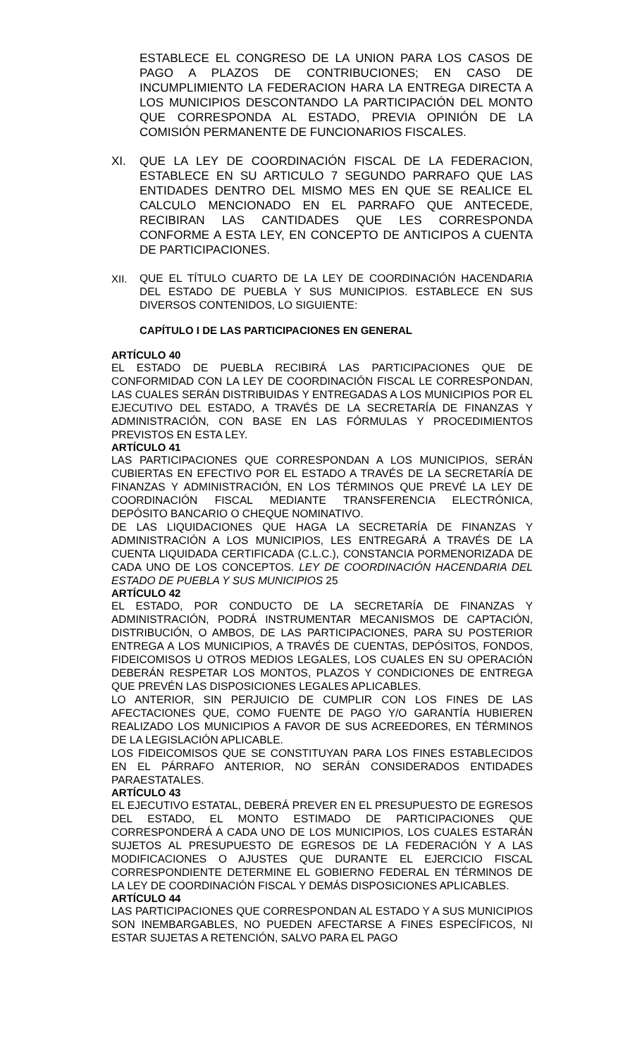ESTABLECE EL CONGRESO DE LA UNION PARA LOS CASOS DE PAGO A PLAZOS DE CONTRIBUCIONES; EN CASO DE INCUMPLIMIENTO LA FEDERACION HARA LA ENTREGA DIRECTA A LOS MUNICIPIOS DESCONTANDO LA PARTICIPACIÓN DEL MONTO QUE CORRESPONDA AL ESTADO, PREVIA OPINIÓN DE LA COMISIÓN PERMANENTE DE FUNCIONARIOS FISCALES.
XI. QUE LA LEY DE COORDINACIÓN FISCAL DE LA FEDERACION, ESTABLECE EN SU ARTICULO 7 SEGUNDO PARRAFO QUE LAS ENTIDADES DENTRO DEL MISMO MES EN QUE SE REALICE EL CALCULO MENCIONADO EN EL PARRAFO QUE ANTECEDE, RECIBIRAN LAS CANTIDADES QUE LES CORRESPONDA CONFORME A ESTA LEY, EN CONCEPTO DE ANTICIPOS A CUENTA DE PARTICIPACIONES.
XII.
QUE EL TÍTULO CUARTO DE LA LEY DE COORDINACIÓN HACENDARIA DEL ESTADO DE PUEBLA Y SUS MUNICIPIOS. ESTABLECE EN SUS DIVERSOS CONTENIDOS, LO SIGUIENTE:
CAPÍTULO I DE LAS PARTICIPACIONES EN GENERAL
ARTÍCULO 40
EL ESTADO DE PUEBLA RECIBIRÁ LAS PARTICIPACIONES QUE DE CONFORMIDAD CON LA LEY DE COORDINACIÓN FISCAL LE CORRESPONDAN, LAS CUALES SERÁN DISTRIBUIDAS Y ENTREGADAS A LOS MUNICIPIOS POR EL EJECUTIVO DEL ESTADO, A TRAVÉS DE LA SECRETARÍA DE FINANZAS Y ADMINISTRACIÓN, CON BASE EN LAS FÓRMULAS Y PROCEDIMIENTOS PREVISTOS EN ESTA LEY.
ARTÍCULO 41
LAS PARTICIPACIONES QUE CORRESPONDAN A LOS MUNICIPIOS, SERÁN CUBIERTAS EN EFECTIVO POR EL ESTADO A TRAVÉS DE LA SECRETARÍA DE FINANZAS Y ADMINISTRACIÓN, EN LOS TÉRMINOS QUE PREVÉ LA LEY DE COORDINACIÓN FISCAL MEDIANTE TRANSFERENCIA ELECTRÓNICA, DEPÓSITO BANCARIO O CHEQUE NOMINATIVO.
DE LAS LIQUIDACIONES QUE HAGA LA SECRETARÍA DE FINANZAS Y ADMINISTRACIÓN A LOS MUNICIPIOS, LES ENTREGARÁ A TRAVÉS DE LA CUENTA LIQUIDADA CERTIFICADA (C.L.C.), CONSTANCIA PORMENORIZADA DE CADA UNO DE LOS CONCEPTOS. LEY DE COORDINACIÓN HACENDARIA DEL ESTADO DE PUEBLA Y SUS MUNICIPIOS 25
ARTÍCULO 42
EL ESTADO, POR CONDUCTO DE LA SECRETARÍA DE FINANZAS Y ADMINISTRACIÓN, PODRÁ INSTRUMENTAR MECANISMOS DE CAPTACIÓN, DISTRIBUCIÓN, O AMBOS, DE LAS PARTICIPACIONES, PARA SU POSTERIOR ENTREGA A LOS MUNICIPIOS, A TRAVÉS DE CUENTAS, DEPÓSITOS, FONDOS, FIDEICOMISOS U OTROS MEDIOS LEGALES, LOS CUALES EN SU OPERACIÓN DEBERÁN RESPETAR LOS MONTOS, PLAZOS Y CONDICIONES DE ENTREGA QUE PREVÉN LAS DISPOSICIONES LEGALES APLICABLES.
LO ANTERIOR, SIN PERJUICIO DE CUMPLIR CON LOS FINES DE LAS AFECTACIONES QUE, COMO FUENTE DE PAGO Y/O GARANTÍA HUBIEREN REALIZADO LOS MUNICIPIOS A FAVOR DE SUS ACREEDORES, EN TÉRMINOS DE LA LEGISLACIÓN APLICABLE.
LOS FIDEICOMISOS QUE SE CONSTITUYAN PARA LOS FINES ESTABLECIDOS EN EL PÁRRAFO ANTERIOR, NO SERÁN CONSIDERADOS ENTIDADES PARAESTATALES.
ARTÍCULO 43
EL EJECUTIVO ESTATAL, DEBERÁ PREVER EN EL PRESUPUESTO DE EGRESOS DEL ESTADO, EL MONTO ESTIMADO DE PARTICIPACIONES QUE CORRESPONDERÁ A CADA UNO DE LOS MUNICIPIOS, LOS CUALES ESTARÁN SUJETOS AL PRESUPUESTO DE EGRESOS DE LA FEDERACIÓN Y A LAS MODIFICACIONES O AJUSTES QUE DURANTE EL EJERCICIO FISCAL CORRESPONDIENTE DETERMINE EL GOBIERNO FEDERAL EN TÉRMINOS DE LA LEY DE COORDINACIÓN FISCAL Y DEMÁS DISPOSICIONES APLICABLES.
ARTÍCULO 44
LAS PARTICIPACIONES QUE CORRESPONDAN AL ESTADO Y A SUS MUNICIPIOS SON INEMBARGABLES, NO PUEDEN AFECTARSE A FINES ESPECÍFICOS, NI ESTAR SUJETAS A RETENCIÓN, SALVO PARA EL PAGO